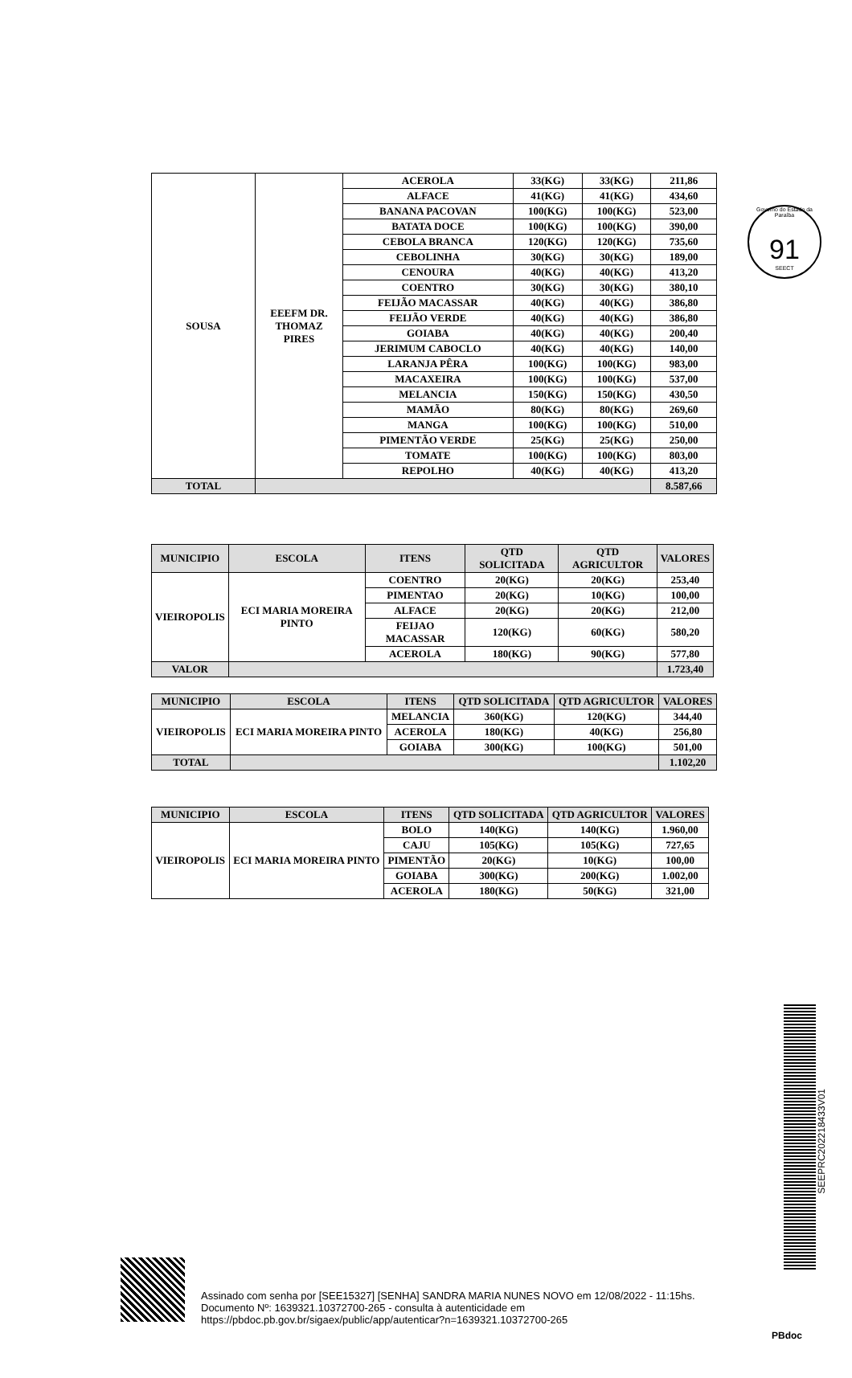Governo do Estado da Paraíba
91
SEECT
| SOUSA | EEEFM DR. THOMAZ PIRES | ACEROLA | 33(KG) | 33(KG) | 211,86 |
| | | ALFACE | 41(KG) | 41(KG) | 434,60 |
| | | BANANA PACOVAN | 100(KG) | 100(KG) | 523,00 |
| | | BATATA DOCE | 100(KG) | 100(KG) | 390,00 |
| | | CEBOLA BRANCA | 120(KG) | 120(KG) | 735,60 |
| | | CEBOLINHA | 30(KG) | 30(KG) | 189,00 |
| | | CENOURA | 40(KG) | 40(KG) | 413,20 |
| | | COENTRO | 30(KG) | 30(KG) | 380,10 |
| | | FEIJÃO MACASSAR | 40(KG) | 40(KG) | 386,80 |
| | | FEIJÃO VERDE | 40(KG) | 40(KG) | 386,80 |
| | | GOIABA | 40(KG) | 40(KG) | 200,40 |
| | | JERIMUM CABOCLO | 40(KG) | 40(KG) | 140,00 |
| | | LARANJA PÊRA | 100(KG) | 100(KG) | 983,00 |
| | | MACAXEIRA | 100(KG) | 100(KG) | 537,00 |
| | | MELANCIA | 150(KG) | 150(KG) | 430,50 |
| | | MAMÃO | 80(KG) | 80(KG) | 269,60 |
| | | MANGA | 100(KG) | 100(KG) | 510,00 |
| | | PIMENTÃO VERDE | 25(KG) | 25(KG) | 250,00 |
| | | TOMATE | 100(KG) | 100(KG) | 803,00 |
| | | REPOLHO | 40(KG) | 40(KG) | 413,20 |
| TOTAL | | | | | 8.587,66 |
| MUNICIPIO | ESCOLA | ITENS | QTD SOLICITADA | QTD AGRICULTOR | VALORES |
| --- | --- | --- | --- | --- | --- |
| VIEIROPOLIS | ECI MARIA MOREIRA PINTO | COENTRO | 20(KG) | 20(KG) | 253,40 |
| | | PIMENTAO | 20(KG) | 10(KG) | 100,00 |
| | | ALFACE | 20(KG) | 20(KG) | 212,00 |
| | | FEIJAO MACASSAR | 120(KG) | 60(KG) | 580,20 |
| | | ACEROLA | 180(KG) | 90(KG) | 577,80 |
| VALOR | | | | | 1.723,40 |
| MUNICIPIO | ESCOLA | ITENS | QTD SOLICITADA | QTD AGRICULTOR | VALORES |
| --- | --- | --- | --- | --- | --- |
| VIEIROPOLIS | ECI MARIA MOREIRA PINTO | MELANCIA | 360(KG) | 120(KG) | 344,40 |
| | | ACEROLA | 180(KG) | 40(KG) | 256,80 |
| | | GOIABA | 300(KG) | 100(KG) | 501,00 |
| TOTAL | | | | | 1.102,20 |
| MUNICIPIO | ESCOLA | ITENS | QTD SOLICITADA | QTD AGRICULTOR | VALORES |
| --- | --- | --- | --- | --- | --- |
| VIEIROPOLIS | ECI MARIA MOREIRA PINTO | BOLO | 140(KG) | 140(KG) | 1.960,00 |
| | | CAJU | 105(KG) | 105(KG) | 727,65 |
| | | PIMENTÃO | 20(KG) | 10(KG) | 100,00 |
| | | GOIABA | 300(KG) | 200(KG) | 1.002,00 |
| | | ACEROLA | 180(KG) | 50(KG) | 321,00 |
SEEPRC202218433V01
Assinado com senha por [SEE15327] [SENHA] SANDRA MARIA NUNES NOVO em 12/08/2022 - 11:15hs.
Documento Nº: 1639321.10372700-265 - consulta à autenticidade em
https://pbdoc.pb.gov.br/sigaex/public/app/autenticar?n=1639321.10372700-265
PBdoc